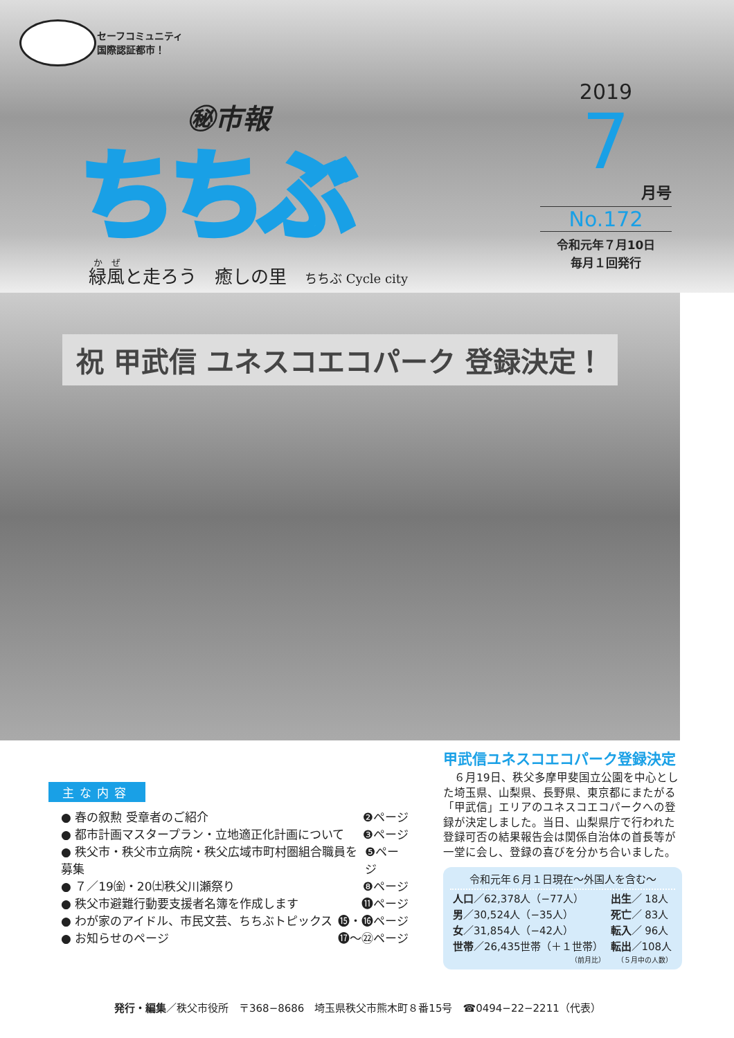セーフコミュニティ
国際認証都市！
㊙市報
ちちぶ
緑風と走ろう　癒しの里　ちちぶ Cycle city
2019
7
月号
No.172
令和元年７月10日
毎月１回発行
祝 甲武信 ユネスコエコパーク 登録決定！
主な内容
● 春の叙勲 受章者のご紹介 ❷ページ
● 都市計画マスタープラン・立地適正化計画について ❸ページ
● 秩父市・秩父市立病院・秩父広域市町村圏組合職員を募集 ❺ページ
● ７／19㈮・20㈯秩父川瀬祭り ❽ページ
● 秩父市避難行動要支援者名簿を作成します ⓫ページ
● わが家のアイドル、市民文芸、ちちぶトピックス ⓯・⓰ページ
● お知らせのページ ⓱～㉒ページ
甲武信ユネスコエコパーク登録決定
　６月19日、秩父多摩甲斐国立公園を中心とした埼玉県、山梨県、長野県、東京都にまたがる「甲武信」エリアのユネスコエコパークへの登録が決定しました。当日、山梨県庁で行われた登録可否の結果報告会は関係自治体の首長等が一堂に会し、登録の喜びを分かち合いました。
令和元年６月１日現在～外国人を含む～
| 人口 ／62,378人（−77人） | 出生 ／ 18人 |
| 男 ／30,524人（−35人） | 死亡 ／ 83人 |
| 女 ／31,854人（−42人） | 転入 ／ 96人 |
| 世帯 ／26,435世帯（＋１世帯） | 転出 ／108人 |
| （前月比） | （５月中の人数） |
発行・編集／秩父市役所　〒368−8686　埼玉県秩父市熊木町８番15号　☎0494−22−2211（代表）